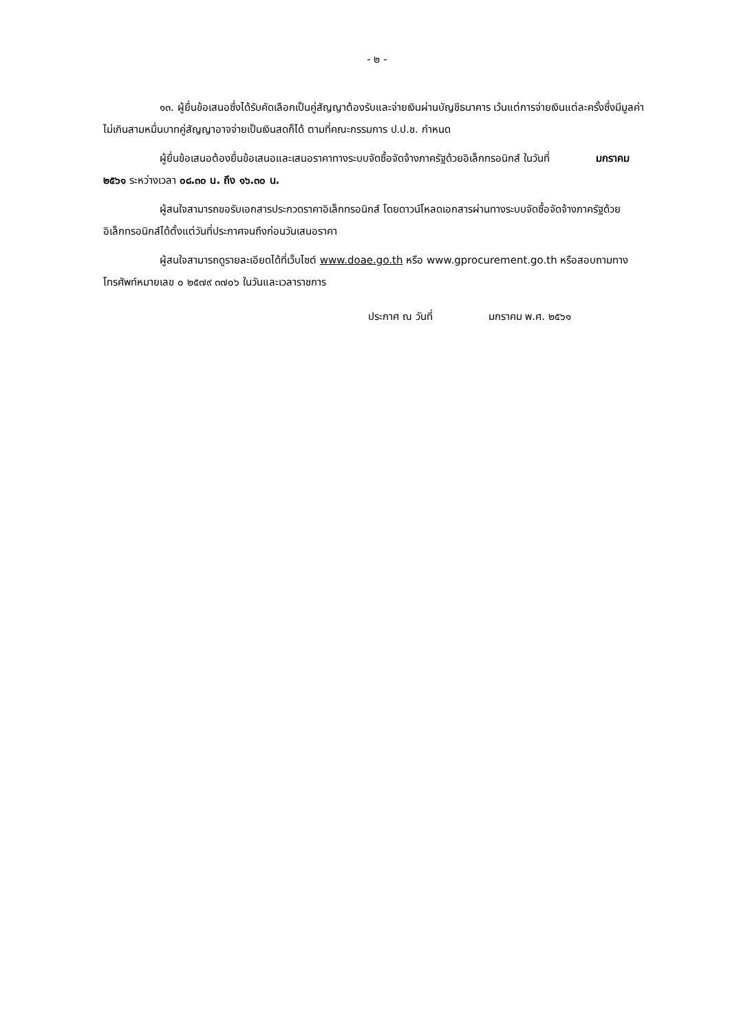- ๒ -
๑๓. ผู้ยื่นข้อเสนอซึ่งได้รับคัดเลือกเป็นคู่สัญญาต้องรับและจ่ายเงินผ่านบัญชีธนาคาร เว้นแต่การจ่ายเงินแต่ละครั้งซึ่งมีมูลค่าไม่เกินสามหมื่นบาทคู่สัญญาอาจจ่ายเป็นเงินสดก็ได้ ตามที่คณะกรรมการ ป.ป.ช. กำหนด
ผู้ยื่นข้อเสนอต้องยื่นข้อเสนอและเสนอราคาทางระบบจัดซื้อจัดจ้างภาครัฐด้วยอิเล็กทรอนิกส์ ในวันที่ มกราคม ๒๕๖๑ ระหว่างเวลา ๐๘.๓๐ น. ถึง ๑๖.๓๐ น.
ผู้สนใจสามารถขอรับเอกสารประกวดราคาอิเล็กทรอนิกส์ โดยดาวน์โหลดเอกสารผ่านทางระบบจัดซื้อจัดจ้างภาครัฐด้วยอิเล็กทรอนิกส์ได้ตั้งแต่วันที่ประกาศจนถึงก่อนวันเสนอราคา
ผู้สนใจสามารถดูรายละเอียดได้ที่เว็บไซต์ www.doae.go.th หรือ www.gprocurement.go.th หรือสอบถามทางโทรศัพท์หมายเลข ๐ ๒๕๗๙ ๓๗๐๖ ในวันและเวลาราชการ
ประกาศ ณ วันที่ มกราคม พ.ศ. ๒๕๖๑